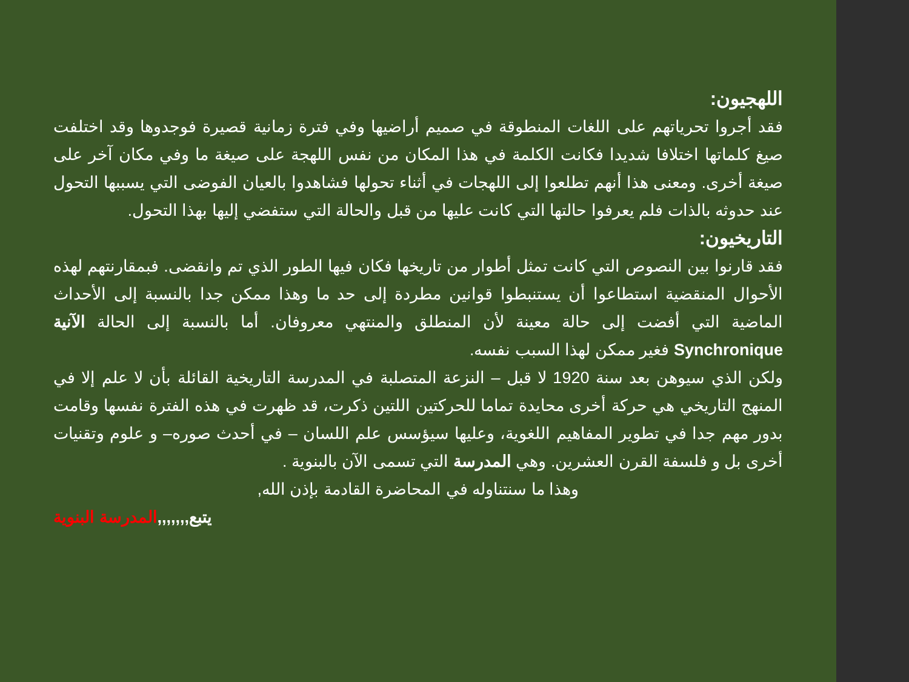اللهجيون:
فقد أجروا تحرياتهم على اللغات المنطوقة في صميم أراضيها وفي فترة زمانية قصيرة فوجدوها وقد اختلفت صيغ كلماتها اختلافا شديدا فكانت الكلمة في هذا المكان من نفس اللهجة على صيغة ما وفي مكان آخر على صيغة أخرى. ومعنى هذا أنهم تطلعوا إلى اللهجات في أثناء تحولها فشاهدوا بالعيان الفوضى التي يسببها التحول عند حدوثه بالذات فلم يعرفوا حالتها التي كانت عليها من قبل والحالة التي ستفضي إليها بهذا التحول.
التاريخيون:
فقد قارنوا بين النصوص التي كانت تمثل أطوار من تاريخها فكان فيها الطور الذي تم وانقضى. فبمقارنتهم لهذه الأحوال المنقضية استطاعوا أن يستنبطوا قوانين مطردة إلى حد ما وهذا ممكن جدا بالنسبة إلى الأحداث الماضية التي أفضت إلى حالة معينة لأن المنطلق والمنتهي معروفان. أما بالنسبة إلى الحالة الآنية Synchronique فغير ممكن لهذا السبب نفسه.
ولكن الذي سيوهن بعد سنة 1920 لا قبل – النزعة المتصلبة في المدرسة التاريخية القائلة بأن لا علم إلا في المنهج التاريخي هي حركة أخرى محايدة تماما للحركتين اللتين ذكرت، قد ظهرت في هذه الفترة نفسها وقامت بدور مهم جدا في تطوير المفاهيم اللغوية، وعليها سيؤسس علم اللسان – في أحدث صوره– و علوم وتقنيات أخرى بل و فلسفة القرن العشرين. وهي المدرسة التي تسمى الآن بالبنوية .
وهذا ما سنتناوله في المحاضرة القادمة بإذن الله,
يتبع,,,,,,, المدرسة البنوية